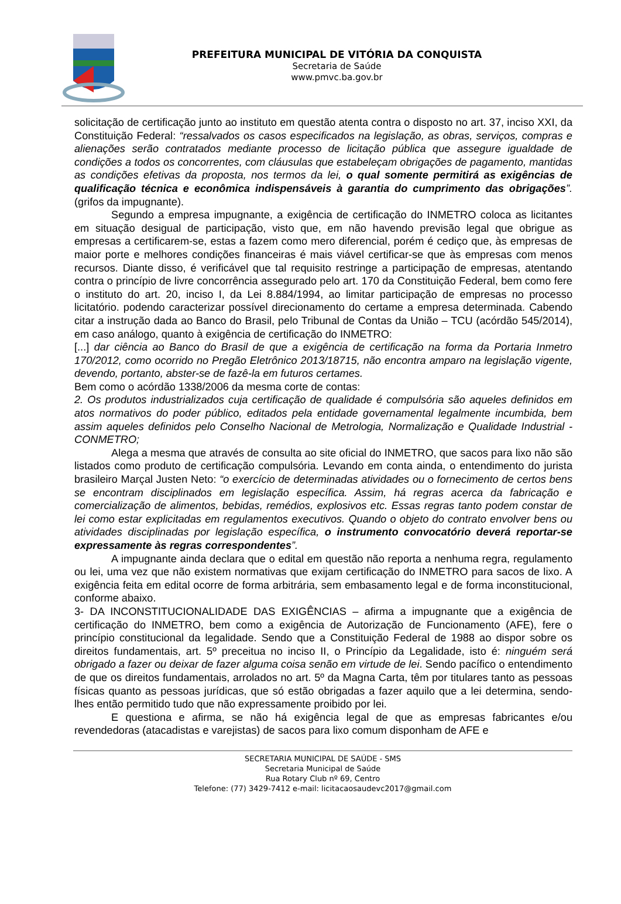PREFEITURA MUNICIPAL DE VITÓRIA DA CONQUISTA
Secretaria de Saúde
www.pmvc.ba.gov.br
solicitação de certificação junto ao instituto em questão atenta contra o disposto no art. 37, inciso XXI, da Constituição Federal: “ressalvados os casos especificados na legislação, as obras, serviços, compras e alienações serão contratados mediante processo de licitação pública que assegure igualdade de condições a todos os concorrentes, com cláusulas que estabeleçam obrigações de pagamento, mantidas as condições efetivas da proposta, nos termos da lei, o qual somente permitirá as exigências de qualificação técnica e econômica indispensáveis à garantia do cumprimento das obrigações”. (grifos da impugnante).
Segundo a empresa impugnante, a exigência de certificação do INMETRO coloca as licitantes em situação desigual de participação, visto que, em não havendo previsão legal que obrigue as empresas a certificarem-se, estas a fazem como mero diferencial, porém é cediço que, às empresas de maior porte e melhores condições financeiras é mais viável certificar-se que às empresas com menos recursos. Diante disso, é verificável que tal requisito restringe a participação de empresas, atentando contra o princípio de livre concorrência assegurado pelo art. 170 da Constituição Federal, bem como fere o instituto do art. 20, inciso I, da Lei 8.884/1994, ao limitar participação de empresas no processo licitatório. podendo caracterizar possível direcionamento do certame a empresa determinada. Cabendo citar a instrução dada ao Banco do Brasil, pelo Tribunal de Contas da União – TCU (acórdão 545/2014), em caso análogo, quanto à exigência de certificação do INMETRO:
[...] dar ciência ao Banco do Brasil de que a exigência de certificação na forma da Portaria Inmetro 170/2012, como ocorrido no Pregão Eletrônico 2013/18715, não encontra amparo na legislação vigente, devendo, portanto, abster-se de fazê-la em futuros certames.
Bem como o acórdão 1338/2006 da mesma corte de contas:
2. Os produtos industrializados cuja certificação de qualidade é compulsória são aqueles definidos em atos normativos do poder público, editados pela entidade governamental legalmente incumbida, bem assim aqueles definidos pelo Conselho Nacional de Metrologia, Normalização e Qualidade Industrial - CONMETRO;
Alega a mesma que através de consulta ao site oficial do INMETRO, que sacos para lixo não são listados como produto de certificação compulsória. Levando em conta ainda, o entendimento do jurista brasileiro Marçal Justen Neto: “o exercício de determinadas atividades ou o fornecimento de certos bens se encontram disciplinados em legislação específica. Assim, há regras acerca da fabricação e comercialização de alimentos, bebidas, remédios, explosivos etc. Essas regras tanto podem constar de lei como estar explicitadas em regulamentos executivos. Quando o objeto do contrato envolver bens ou atividades disciplinadas por legislação específica, o instrumento convocatório deverá reportar-se expressamente às regras correspondentes”.
A impugnante ainda declara que o edital em questão não reporta a nenhuma regra, regulamento ou lei, uma vez que não existem normativas que exijam certificação do INMETRO para sacos de lixo. A exigência feita em edital ocorre de forma arbitrária, sem embasamento legal e de forma inconstitucional, conforme abaixo.
3- DA INCONSTITUCIONALIDADE DAS EXIGÊNCIAS – afirma a impugnante que a exigência de certificação do INMETRO, bem como a exigência de Autorização de Funcionamento (AFE), fere o princípio constitucional da legalidade. Sendo que a Constituição Federal de 1988 ao dispor sobre os direitos fundamentais, art. 5º preceitua no inciso II, o Princípio da Legalidade, isto é: ninguém será obrigado a fazer ou deixar de fazer alguma coisa senão em virtude de lei. Sendo pacífico o entendimento de que os direitos fundamentais, arrolados no art. 5º da Magna Carta, têm por titulares tanto as pessoas físicas quanto as pessoas jurídicas, que só estão obrigadas a fazer aquilo que a lei determina, sendo-lhes então permitido tudo que não expressamente proibido por lei.
E questiona e afirma, se não há exigência legal de que as empresas fabricantes e/ou revendedoras (atacadistas e varejistas) de sacos para lixo comum disponham de AFE e
SECRETARIA MUNICIPAL DE SAÚDE - SMS
Secretaria Municipal de Saúde
Rua Rotary Club nº 69, Centro
Telefone: (77) 3429-7412 e-mail: licitacaosaudevc2017@gmail.com